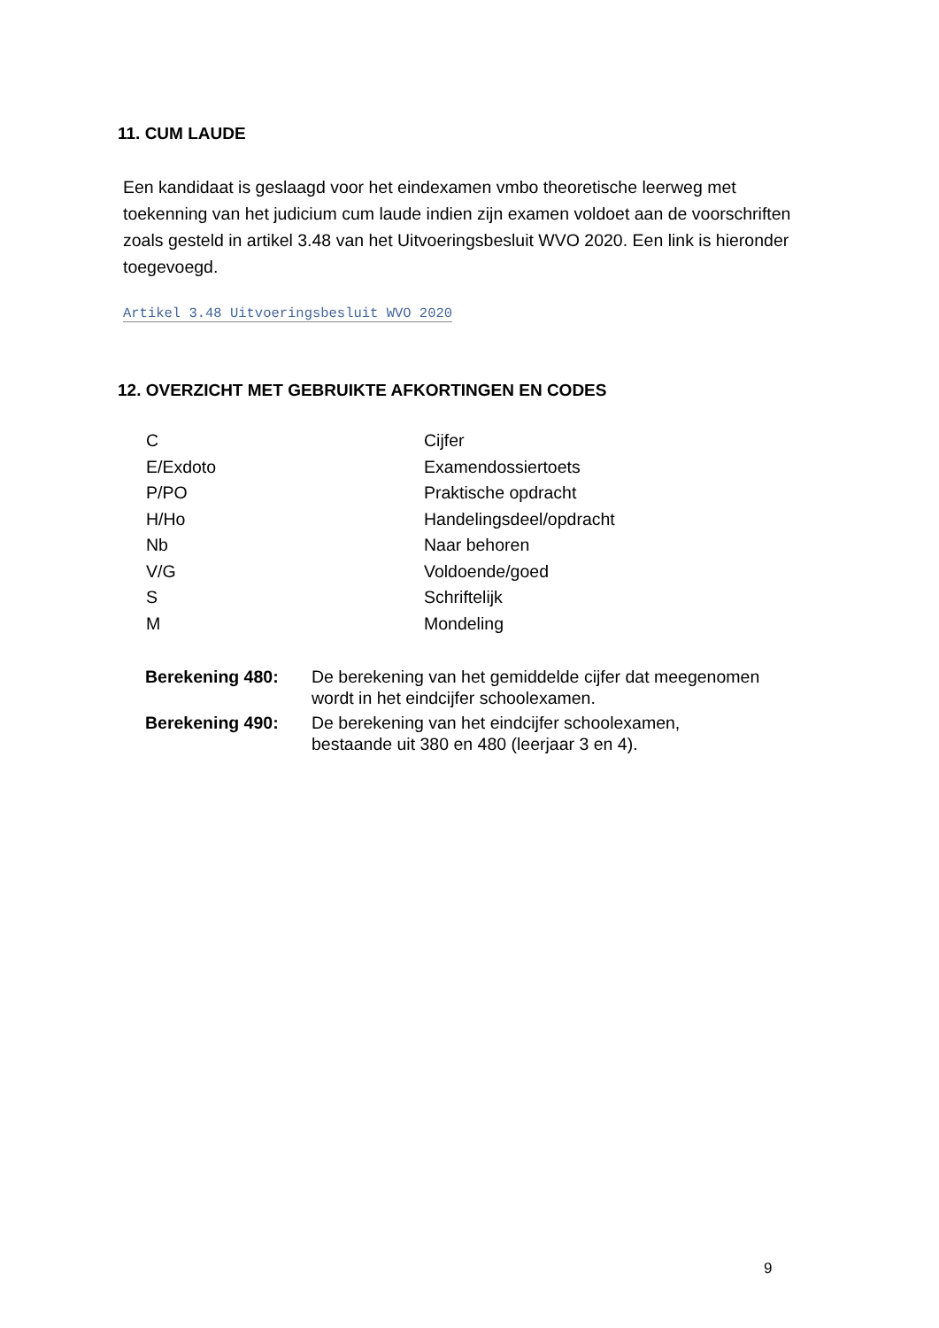11. CUM LAUDE
Een kandidaat is geslaagd voor het eindexamen vmbo theoretische leerweg met toekenning van het judicium cum laude indien zijn examen voldoet aan de voorschriften zoals gesteld in artikel 3.48 van het Uitvoeringsbesluit WVO 2020. Een link is hieronder toegevoegd.
Artikel 3.48 Uitvoeringsbesluit WVO 2020
12. OVERZICHT MET GEBRUIKTE AFKORTINGEN EN CODES
| C | Cijfer |
| E/Exdoto | Examendossiertoets |
| P/PO | Praktische opdracht |
| H/Ho | Handelingsdeel/opdracht |
| Nb | Naar behoren |
| V/G | Voldoende/goed |
| S | Schriftelijk |
| M | Mondeling |
| Berekening 480: | De berekening van het gemiddelde cijfer dat meegenomen wordt in het eindcijfer schoolexamen. |
| Berekening 490: | De berekening van het eindcijfer schoolexamen, bestaande uit 380 en 480 (leerjaar 3 en 4). |
9